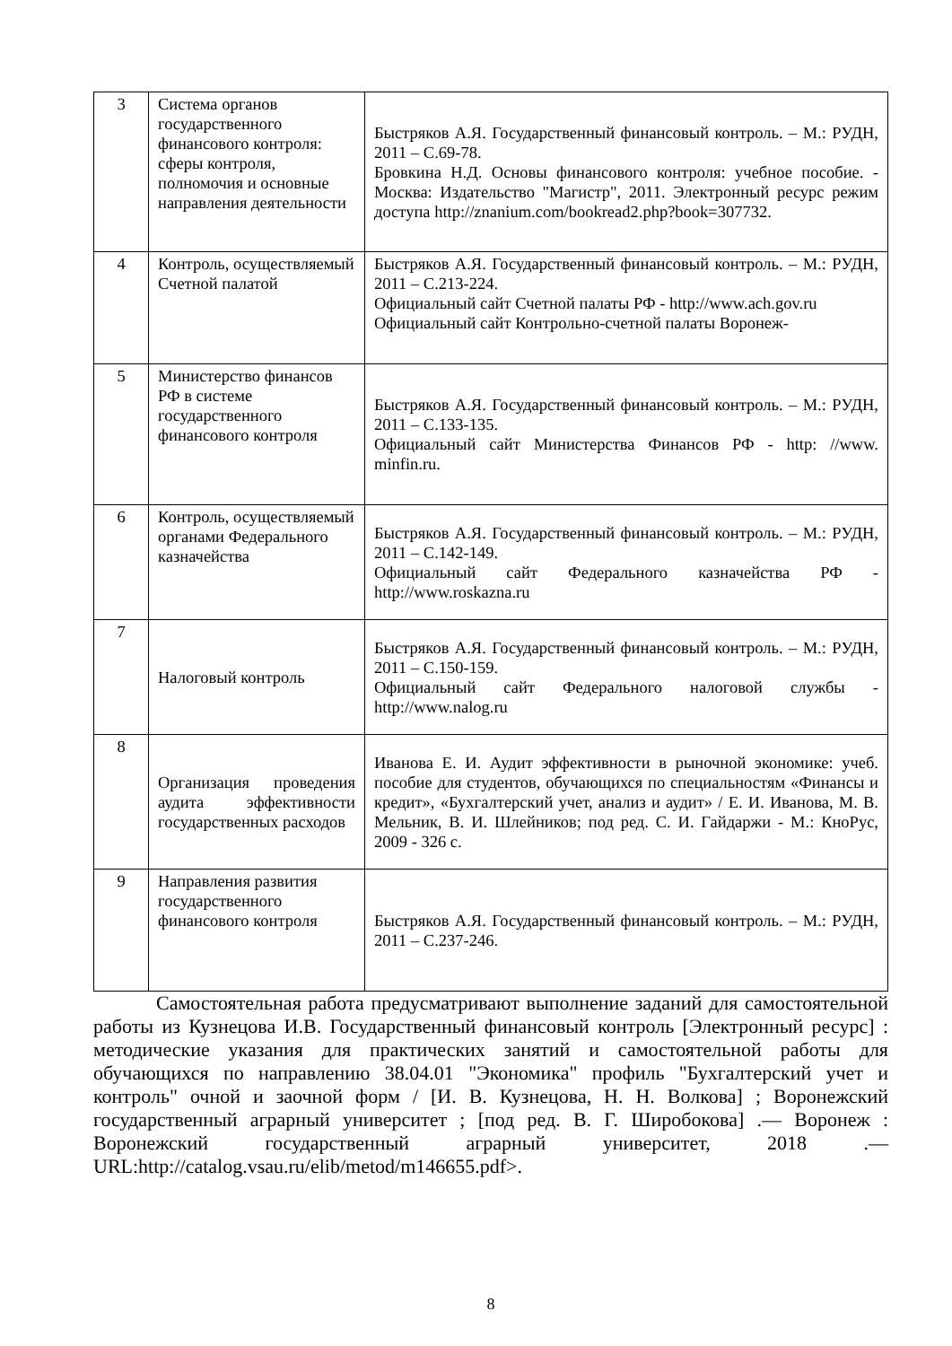| 3 | Система органов государственного финансового контроля: сферы контроля, полномочия и основные направления деятельности | Быстряков А.Я. Государственный финансовый контроль. – М.: РУДН, 2011 – С.69-78. Бровкина Н.Д. Основы финансового контроля: учебное пособие. - Москва: Издательство "Магистр", 2011. Электронный ресурс режим доступа http://znanium.com/bookread2.php?book=307732. |
| 4 | Контроль, осуществляемый Счетной палатой | Быстряков А.Я. Государственный финансовый контроль. – М.: РУДН, 2011 – С.213-224. Официальный сайт Счетной палаты РФ - http://www.ach.gov.ru Официальный сайт Контрольно-счетной палаты Воронеж- |
| 5 | Министерство финансов РФ в системе государственного финансового контроля | Быстряков А.Я. Государственный финансовый контроль. – М.: РУДН, 2011 – С.133-135. Официальный сайт Министерства Финансов РФ - http: //www. minfin.ru. |
| 6 | Контроль, осуществляемый органами Федерального казначейства | Быстряков А.Я. Государственный финансовый контроль. – М.: РУДН, 2011 – С.142-149. Официальный сайт Федерального казначейства РФ - http://www.roskazna.ru |
| 7 | Налоговый контроль | Быстряков А.Я. Государственный финансовый контроль. – М.: РУДН, 2011 – С.150-159. Официальный сайт Федерального налоговой службы - http://www.nalog.ru |
| 8 | Организация проведения аудита эффективности государственных расходов | Иванова Е. И. Аудит эффективности в рыночной экономике: учеб. пособие для студентов, обучающихся по специальностям «Финансы и кредит», «Бухгалтерский учет, анализ и аудит» / Е. И. Иванова, М. В. Мельник, В. И. Шлейников; под ред. С. И. Гайдаржи - М.: КноРус, 2009 - 326 с. |
| 9 | Направления развития государственного финансового контроля | Быстряков А.Я. Государственный финансовый контроль. – М.: РУДН, 2011 – С.237-246. |
Самостоятельная работа предусматривают выполнение заданий для самостоятельной работы из Кузнецова И.В. Государственный финансовый контроль [Электронный ресурс] : методические указания для практических занятий и самостоятельной работы для обучающихся по направлению 38.04.01 "Экономика" профиль "Бухгалтерский учет и контроль" очной и заочной форм / [И. В. Кузнецова, Н. Н. Волкова] ; Воронежский государственный аграрный университет ; [под ред. В. Г. Широбокова] .— Воронеж : Воронежский государственный аграрный университет, 2018 .— URL:http://catalog.vsau.ru/elib/metod/m146655.pdf>.
8